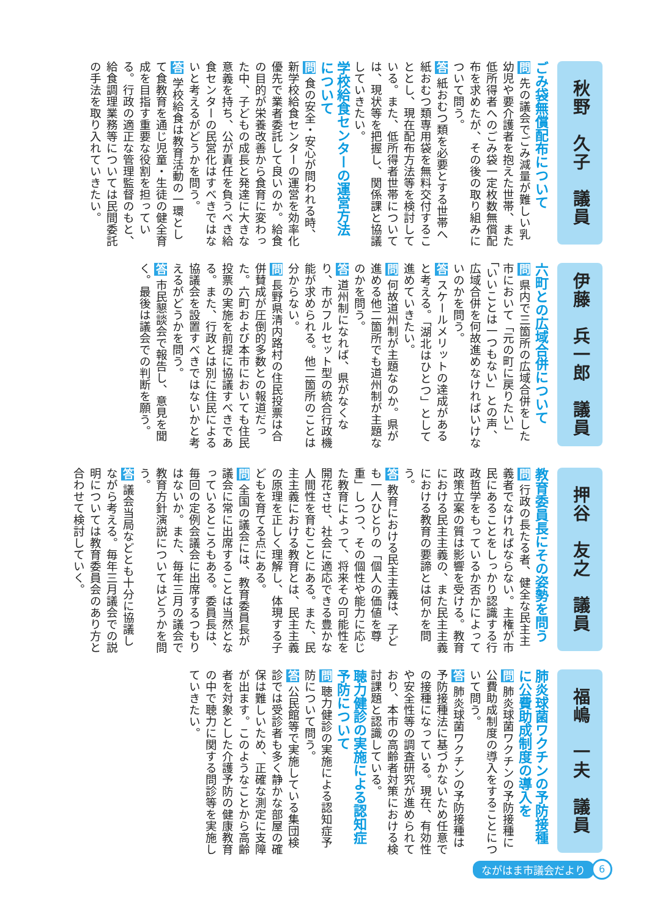秋野　久子　議員
ごみ袋無償配布について
問 先の議会でごみ減量が難しい乳幼児や要介護者を抱えた世帯、また低所得者へのごみ袋一定枚数無償配布を求めたが、その後の取り組みについて問う。
答 紙おむつ類を必要とする世帯へ紙おむつ類専用袋を無料交付することとし、現在配布方法等を検討している。また、低所得者世帯については、現状等を把握し、関係課と協議していきたい。
学校給食センターの運営方法について
問 食の安全・安心が問われる時、新学校給食センターの運営を効率化優先で業者委託して良いのか。給食の目的が栄養改善から食育に変わった中、子どもの成長と発達に大きな意義を持ち、公が責任を負うべき給食センターの民営化はすべきではないと考えるがどうかを問う。
答 学校給食は教育活動の一環として食教育を通じ児童・生徒の健全育成を目指す重要な役割を担っている。行政の適正な管理監督のもと、給食調理業務等については民間委託の手法を取り入れていきたい。
伊藤　兵一郎　議員
六町との広域合併について
問 県内で三箇所の広域合併をした市において「元の町に戻りたい」「いいことは一つもない」との声、広域合併を何故進めなければいけないのかを問う。
答 スケールメリットの達成があると考える。「湖北はひとつ」として進めていきたい。
問 何故道州制が主題なのか。県が進める他二箇所でも道州制が主題なのかを問う。
答 道州制になれば、県がなくなり、市がフルセット型の統合行政機能が求められる。他二箇所のことは分からない。
問 長野県清内路村の住民投票は合併賛成が圧倒的多数との報道だった。六町および本市においても住民投票の実施を前提に協議すべきである。また、行政とは別に住民による協議会を設置すべきではないかと考えるがどうかを問う。
答 市民懇談会で報告し、意見を聞く。最後は議会での判断を願う。
押谷　友之　議員
教育委員長にその姿勢を問う
問 行政の長たる者、健全な民主主義者でなければならない。主権が市民にあることをしっかり認識する行政哲学をもっているか否かによって政策立案の質は影響を受ける。教育における民主主義の、また民主主義における教育の要諦とは何かを問う。
答 教育における民主主義は、子ども一人ひとりの「個人の価値を尊重」しつつ、その個性や能力に応じた教育によって、将来その可能性を開花させ、社会に適応できる豊かな人間性を育むことにある。また、民主主義における教育とは、民主主義の原理を正しく理解し、体現する子どもを育てる点にある。
問 全国の議会には、教育委員長が議会に常に出席することは当然となっているところもある。委員長は、毎回の定例会議会に出席するつもりはないか。また、毎年三月の議会で教育方針演説についてはどうかを問う。
答 議会当局などとも十分に協議しながら考える。毎年三月議会での説明については教育委員会のあり方と合わせて検討していく。
福嶋　一夫　議員
肺炎球菌ワクチンの予防接種に公費助成制度の導入を
問 肺炎球菌ワクチンの予防接種に公費助成制度の導入をすることについて問う。
答 肺炎球菌ワクチンの予防接種は予防接種法に基づかないため任意での接種になっている。現在、有効性や安全性等の調査研究が進められており、本市の高齢者対策における検討課題と認識している。
聴力健診の実施による認知症予防について
問 聴力健診の実施による認知症予防について問う。
答 公民館等で実施している集団検診では受診者も多く静かな部屋の確保は難しいため、正確な測定に支障が出ます。このようなことから高齢者を対象とした介護予防の健康教育の中で聴力に関する問診等を実施していきたい。
ながはま市議会だより 6